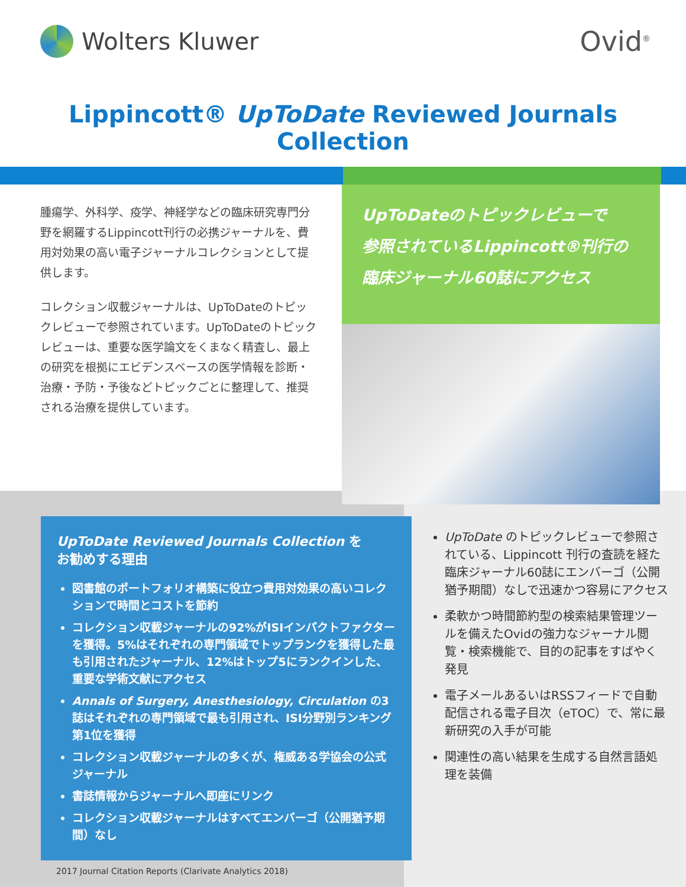Wolters Kluwer
Ovid<sup>®</sup>
Lippincott® UpToDate Reviewed Journals Collection
腫瘍学、外科学、疫学、神経学などの臨床研究専門分野を網羅するLippincott刊行の必携ジャーナルを、費用対効果の高い電子ジャーナルコレクションとして提供します。
コレクション収載ジャーナルは、UpToDateのトピックレビューで参照されています。UpToDateのトピックレビューは、重要な医学論文をくまなく精査し、最上の研究を根拠にエビデンスベースの医学情報を診断・治療・予防・予後などトピックごとに整理して、推奨される治療を提供しています。
UpToDateのトピックレビューで
参照されているLippincott®刊行の
臨床ジャーナル60誌にアクセス
UpToDate Reviewed Journals Collection を
お勧めする理由
図書館のポートフォリオ構築に役立つ費用対効果の高いコレクションで時間とコストを節約
コレクション収載ジャーナルの92%がISIインパクトファクターを獲得。5%はそれぞれの専門領域でトップランクを獲得した最も引用されたジャーナル、12%はトップ5にランクインした、重要な学術文献にアクセス
Annals of Surgery, Anesthesiology, Circulation の3誌はそれぞれの専門領域で最も引用され、ISI分野別ランキング第1位を獲得
コレクション収載ジャーナルの多くが、権威ある学協会の公式ジャーナル
書誌情報からジャーナルへ即座にリンク
コレクション収載ジャーナルはすべてエンバーゴ（公開猶予期間）なし
UpToDate のトピックレビューで参照されている、Lippincott 刊行の査読を経た臨床ジャーナル60誌にエンバーゴ（公開猶予期間）なしで迅速かつ容易にアクセス
柔軟かつ時間節約型の検索結果管理ツールを備えたOvidの強力なジャーナル閲覧・検索機能で、目的の記事をすばやく発見
電子メールあるいはRSSフィードで自動配信される電子目次（eTOC）で、常に最新研究の入手が可能
関連性の高い結果を生成する自然言語処理を装備
2017 Journal Citation Reports (Clarivate Analytics 2018)